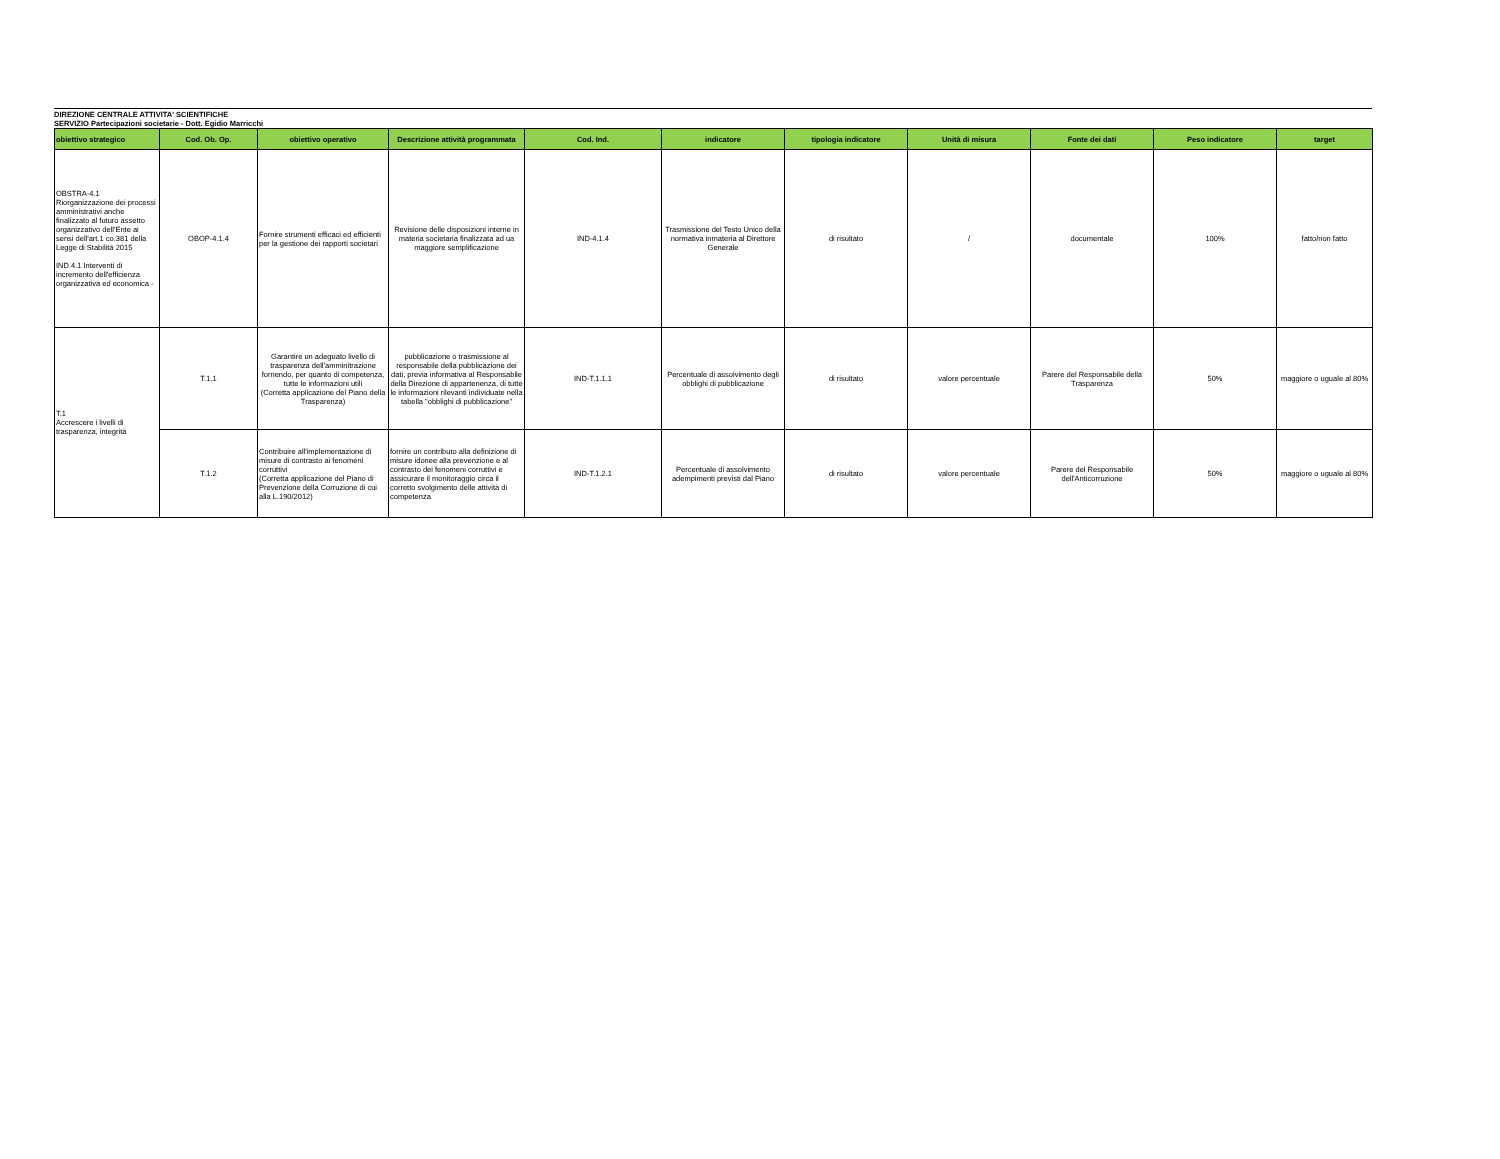DIREZIONE CENTRALE ATTIVITA' SCIENTIFICHE
SERVIZIO Partecipazioni societarie - Dott. Egidio Marricchi
| obiettivo strategico | Cod. Ob. Op. | obiettivo operativo | Descrizione attività programmata | Cod. Ind. | indicatore | tipologia indicatore | Unità di misura | Fonte dei dati | Peso indicatore | target |
| --- | --- | --- | --- | --- | --- | --- | --- | --- | --- | --- |
| OBSTRA-4.1 Riorganizzazione dei processi amministrativi anche finalizzato al futuro assetto organizzativo dell'Ente ai sensi dell'art.1 co.381 della Legge di Stabilità 2015 IND.4.1 Interventi di incremento dell'efficienza organizzativa ed economica - | OBOP-4.1.4 | Fornire strumenti efficaci ed efficienti per la gestione dei rapporti societari | Revisione delle disposizioni interne in materia societaria finalizzata ad ua maggiore semplificazione | IND-4.1.4 | Trasmissione del Testo Unico della normativa inmateria al Direttore Generale | di risultato | / | documentale | 100% | fatto/non fatto |
| T.1 Accrescere i livelli di trasparenza, integrità | T.1.1 | Garantire un adeguato livello di trasparenza dell'amminitrazione fornendo, per quanto di competenza, tutte le informazioni utili (Corretta applicazione del Piano della Trasparenza) | pubblicazione o trasmissione al responsabile della pubblicazione dei dati, previa informativa al Responsabile della Direzione di appartenenza, di tutte le informazioni rilevanti individuate nella tabella "obblighi di pubblicazione" | IND-T.1.1.1 | Percentuale di assolvimento degli obblighi di pubblicazione | di risultato | valore percentuale | Parere del Responsabile della Trasparenza | 50% | maggiore o uguale al 80% |
| | T.1.2 | Contribuire all'implementazione di misure di contrasto ai fenomeni corruttivi (Corretta applicazione del Piano di Prevenzione della Corruzione di cui alla L.190/2012) | fornire un contributo alla definizione di misure idonee alla prevenzione e al contrasto dei fenomeni corruttivi e assicurare il monitoraggio circa il corretto svolgimento delle attività di competenza | IND-T.1.2.1 | Percentuale di assolvimento adempimenti previsti dal Piano | di risultato | valore percentuale | Parere del Responsabile dell'Anticorruzione | 50% | maggiore o uguale al 80% |